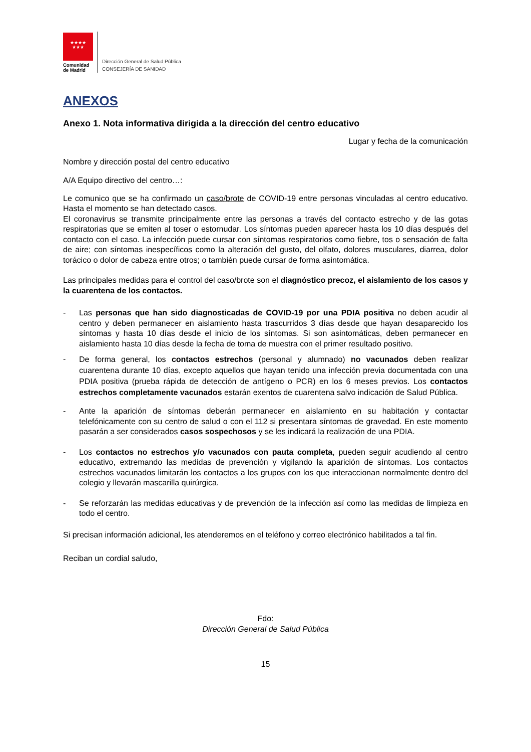★★★★
★★★
Comunidad de Madrid
Dirección General de Salud Pública
CONSEJERÍA DE SANIDAD
ANEXOS
Anexo 1. Nota informativa dirigida a la dirección del centro educativo
Lugar y fecha de la comunicación
Nombre y dirección postal del centro educativo
A/A Equipo directivo del centro…:
Le comunico que se ha confirmado un caso/brote de COVID-19 entre personas vinculadas al centro educativo. Hasta el momento se han detectado casos.
El coronavirus se transmite principalmente entre las personas a través del contacto estrecho y de las gotas respiratorias que se emiten al toser o estornudar. Los síntomas pueden aparecer hasta los 10 días después del contacto con el caso. La infección puede cursar con síntomas respiratorios como fiebre, tos o sensación de falta de aire; con síntomas inespecíficos como la alteración del gusto, del olfato, dolores musculares, diarrea, dolor torácico o dolor de cabeza entre otros; o también puede cursar de forma asintomática.
Las principales medidas para el control del caso/brote son el diagnóstico precoz, el aislamiento de los casos y la cuarentena de los contactos.
- Las personas que han sido diagnosticadas de COVID-19 por una PDIA positiva no deben acudir al centro y deben permanecer en aislamiento hasta trascurridos 3 días desde que hayan desaparecido los síntomas y hasta 10 días desde el inicio de los síntomas. Si son asintomáticas, deben permanecer en aislamiento hasta 10 días desde la fecha de toma de muestra con el primer resultado positivo.
- De forma general, los contactos estrechos (personal y alumnado) no vacunados deben realizar cuarentena durante 10 días, excepto aquellos que hayan tenido una infección previa documentada con una PDIA positiva (prueba rápida de detección de antígeno o PCR) en los 6 meses previos. Los contactos estrechos completamente vacunados estarán exentos de cuarentena salvo indicación de Salud Pública.
- Ante la aparición de síntomas deberán permanecer en aislamiento en su habitación y contactar telefónicamente con su centro de salud o con el 112 si presentara síntomas de gravedad. En este momento pasarán a ser considerados casos sospechosos y se les indicará la realización de una PDIA.
- Los contactos no estrechos y/o vacunados con pauta completa, pueden seguir acudiendo al centro educativo, extremando las medidas de prevención y vigilando la aparición de síntomas. Los contactos estrechos vacunados limitarán los contactos a los grupos con los que interaccionan normalmente dentro del colegio y llevarán mascarilla quirúrgica.
- Se reforzarán las medidas educativas y de prevención de la infección así como las medidas de limpieza en todo el centro.
Si precisan información adicional, les atenderemos en el teléfono y correo electrónico habilitados a tal fin.
Reciban un cordial saludo,
Fdo:
Dirección General de Salud Pública
15